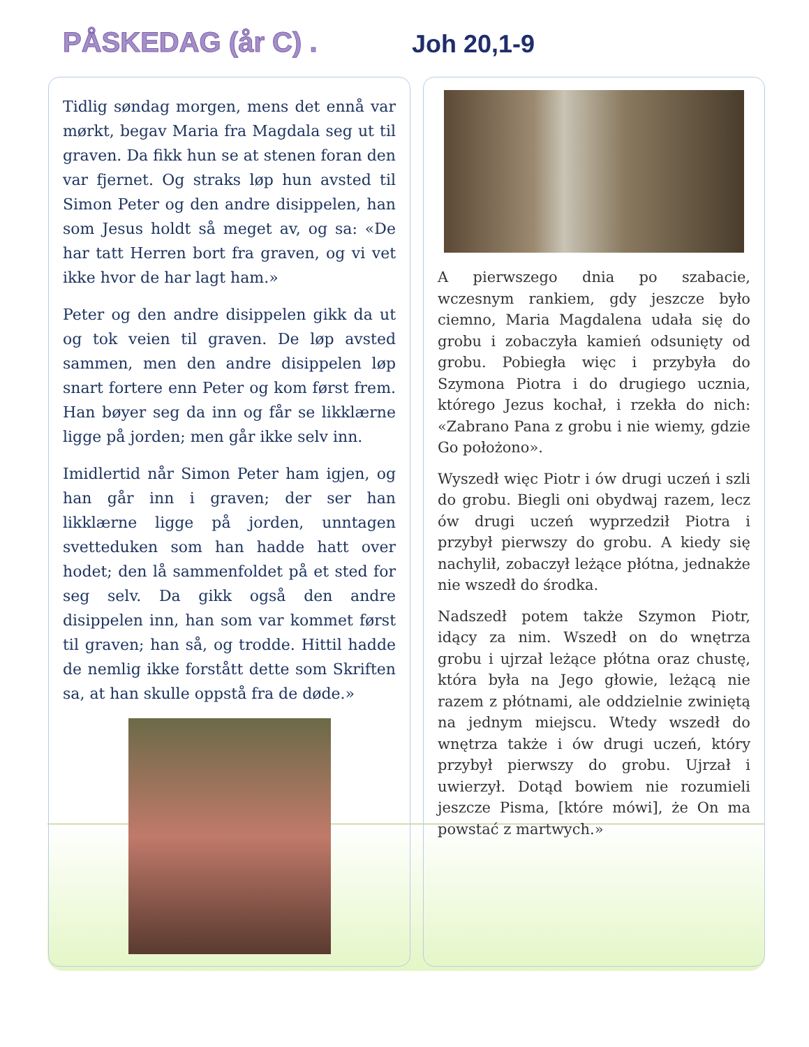PÅSKEDAG (år C) .
Joh 20,1-9
Tidlig søndag morgen, mens det ennå var mørkt, begav Maria fra Magdala seg ut til graven. Da fikk hun se at stenen foran den var fjernet. Og straks løp hun avsted til Simon Peter og den andre disippelen, han som Jesus holdt så meget av, og sa: «De har tatt Herren bort fra graven, og vi vet ikke hvor de har lagt ham.»
Peter og den andre disippelen gikk da ut og tok veien til graven. De løp avsted sammen, men den andre disippelen løp snart fortere enn Peter og kom først frem. Han bøyer seg da inn og får se likklærne ligge på jorden; men går ikke selv inn.
Imidlertid når Simon Peter ham igjen, og han går inn i graven; der ser han likklærne ligge på jorden, unntagen svetteduken som han hadde hatt over hodet; den lå sammenfoldet på et sted for seg selv. Da gikk også den andre disippelen inn, han som var kommet først til graven; han så, og trodde. Hittil hadde de nemlig ikke forstått dette som Skriften sa, at han skulle oppstå fra de døde.»
A pierwszego dnia po szabacie, wczesnym rankiem, gdy jeszcze było ciemno, Maria Magdalena udała się do grobu i zobaczyła kamień odsunięty od grobu. Pobiegła więc i przybyła do Szymona Piotra i do drugiego ucznia, którego Jezus kochał, i rzekła do nich: «Zabrano Pana z grobu i nie wiemy, gdzie Go położono».
Wyszedł więc Piotr i ów drugi uczeń i szli do grobu. Biegli oni obydwaj razem, lecz ów drugi uczeń wyprzedził Piotra i przybył pierwszy do grobu. A kiedy się nachylił, zobaczył leżące płótna, jednakże nie wszedł do środka.
Nadszedł potem także Szymon Piotr, idący za nim. Wszedł on do wnętrza grobu i ujrzał leżące płótna oraz chustę, która była na Jego głowie, leżącą nie razem z płótnami, ale oddzielnie zwiniętą na jednym miejscu. Wtedy wszedł do wnętrza także i ów drugi uczeń, który przybył pierwszy do grobu. Ujrzał i uwierzył. Dotąd bowiem nie rozumieli jeszcze Pisma, [które mówi], że On ma powstać z martwych.»